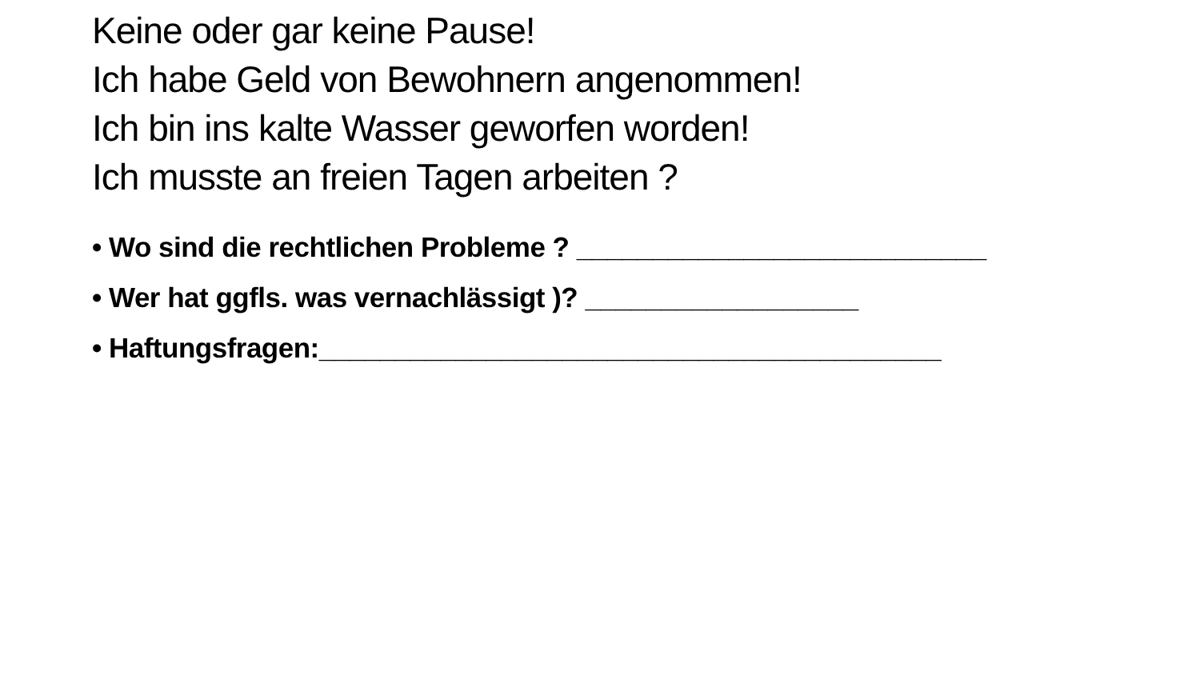Keine oder gar keine Pause!
Ich habe Geld von Bewohnern angenommen!
Ich bin ins kalte Wasser geworfen worden!
Ich musste an freien Tagen arbeiten ?
• Wo sind die rechtlichen Probleme ? ___________________________
• Wer hat ggfls. was vernachlässigt )? __________________
• Haftungsfragen:_________________________________________